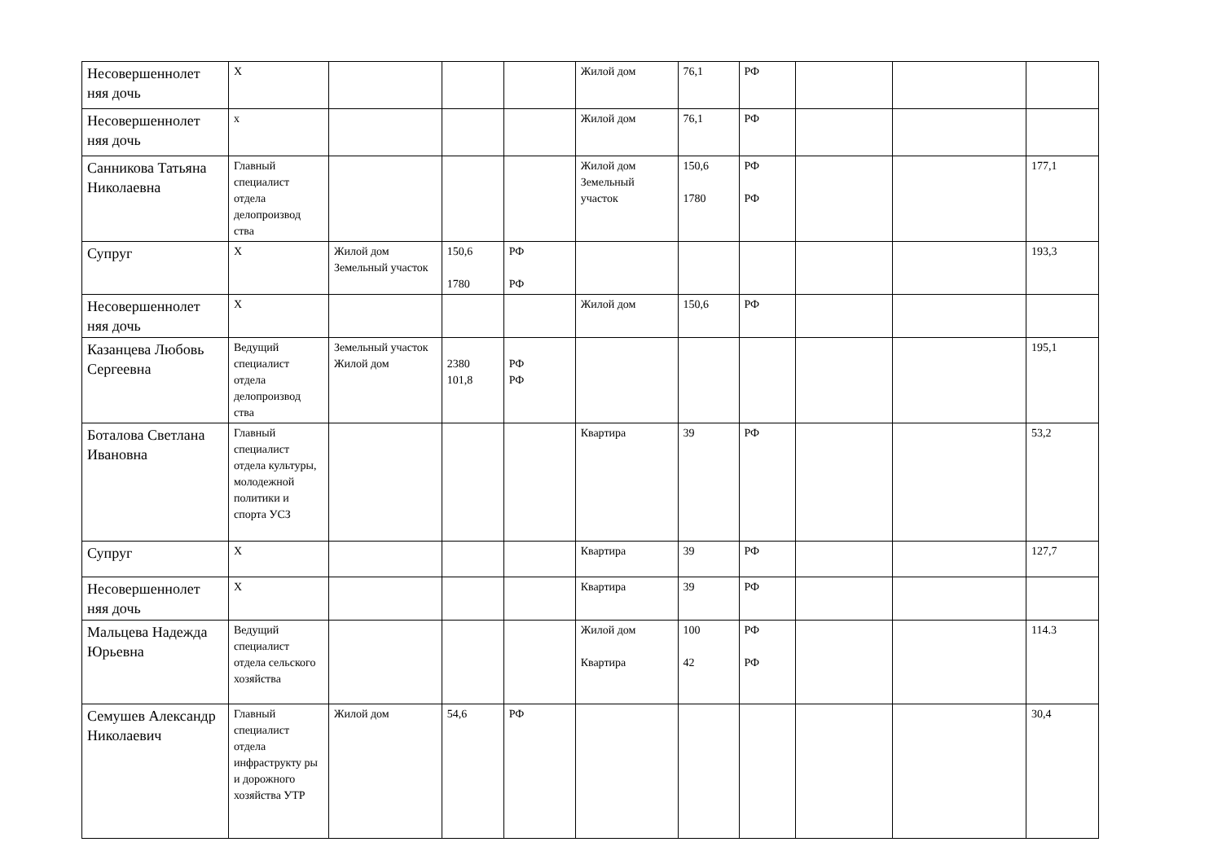| Несовершеннолет няя дочь | Х | | | | Жилой дом | 76,1 | РФ | | | |
| Несовершеннолет няя дочь | х | | | | Жилой дом | 76,1 | РФ | | | |
| Санникова Татьяна Николаевна | Главный специалист отдела делопроизвод ства | | | | Жилой дом Земельный участок | 150,6 1780 | РФ РФ | | | 177,1 |
| Супруг | Х | Жилой дом Земельный участок | 150,6 1780 | РФ РФ | | | | | | 193,3 |
| Несовершеннолет няя дочь | Х | | | | Жилой дом | 150,6 | РФ | | | |
| Казанцева Любовь Сергеевна | Ведущий специалист отдела делопроизвод ства | Земельный участок Жилой дом | 2380 101,8 | РФ РФ | | | | | | 195,1 |
| Боталова Светлана Ивановна | Главный специалист отдела культуры, молодежной политики и спорта УСЗ | | | | Квартира | 39 | РФ | | | 53,2 |
| Супруг | Х | | | | Квартира | 39 | РФ | | | 127,7 |
| Несовершеннолет няя дочь | Х | | | | Квартира | 39 | РФ | | | |
| Мальцева Надежда Юрьевна | Ведущий специалист отдела сельского хозяйства | | | | Жилой дом Квартира | 100 42 | РФ РФ | | | 114.3 |
| Семушев Александр Николаевич | Главный специалист отдела инфраструкту ры и дорожного хозяйства УТР | Жилой дом | 54,6 | РФ | | | | | | 30,4 |